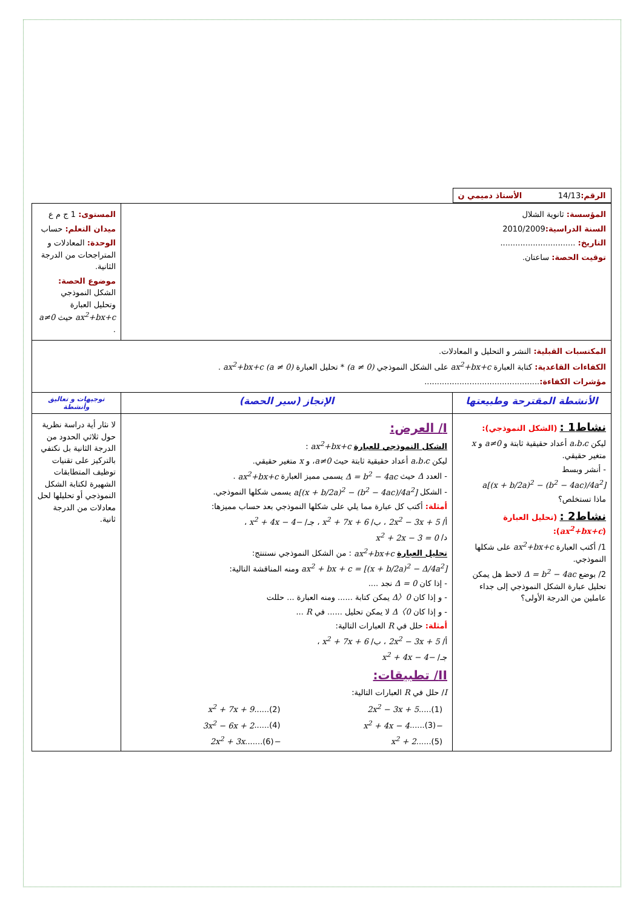| الرقم: 14/13 الأستاذ دميمي ن | | |
| المؤسسة: ثانوية الشلال السنة الدراسية: 2010/2009 التاريخ: .............................. توقيت الحصة: ساعتان. | | المستوى: 1 ج م ع ميدان التعلم: حساب الوحدة: المعادلات و المتراجحات من الدرجة الثانية. موضوع الحصة: الشكل النموذجي وتحليل العبارة ax<sup>2</sup>+bx+c حيث a≠0 . |
| المكتسبات القبلية: النشر و التحليل و المعادلات. الكفاءات القاعدية: كتابة العبارة ax<sup>2</sup>+bx+c على الشكل النموذجي (a ≠ 0) * تحليل العبارة ax<sup>2</sup>+bx+c (a ≠ 0) . مؤشرات الكفاءة: .............................................. | | |
| الأنشطة المقترحة وطبيعتها | الإنجاز (سير الحصة) | توجيهات و تعاليق وأنشطة |
| نشاط1 : (الشكل النموذجي): ليكن a،b،c أعداد حقيقية ثابتة و a≠0 و x متغير حقيقي. - أنشر وبسط a[(x + b/2a)<sup>2</sup> − (b<sup>2</sup> − 4ac)/4a<sup>2</sup>] ماذا تستخلص؟ نشاط2 : (تحليل العبارة ( ax<sup>2</sup>+bx+c ): 1/ أكتب العبارة ax<sup>2</sup>+bx+c على شكلها النموذجي. 2/ بوضع Δ = b<sup>2</sup> − 4ac لاحظ هل يمكن تحليل عبارة الشكل النموذجي إلى جداء عاملين من الدرجة الأولى؟ | I/ العرض: الشكل النموذجي للعبارة ax<sup>2</sup>+bx+c : ليكن a،b،c أعداد حقيقية ثابتة حيث a≠0 ، و x متغير حقيقي. - العدد Δ حيث Δ = b<sup>2</sup> − 4ac يسمى مميز العبارة ax<sup>2</sup>+bx+c . - الشكل a[(x + b/2a)<sup>2</sup> − (b<sup>2</sup> − 4ac)/4a<sup>2</sup>] يسمى شكلها النموذجي. أمثلة: أكتب كل عبارة مما يلي على شكلها النموذجي بعد حساب مميزها: أ/ 2x<sup>2</sup> − 3x + 5 ، ب/ x<sup>2</sup> + 7x + 6 ، جـ/ −x<sup>2</sup> + 4x − 4 ، د/ x<sup>2</sup> + 2x − 3 = 0 تحليل العبارة ax<sup>2</sup>+bx+c : من الشكل النموذجي نستنتج: ax<sup>2</sup> + bx + c = [(x + b/2a)<sup>2</sup> − Δ/4a<sup>2</sup>] ومنه المناقشة التالية: - إذا كان Δ = 0 نجد .... - و إذا كان Δ〉0 يمكن كتابة ...... ومنه العبارة ... حللت - و إذا كان Δ〈0 لا يمكن تحليل ...... في R ... أمثلة: حلل في R العبارات التالية: أ/ 2x<sup>2</sup> − 3x + 5 ، ب/ x<sup>2</sup> + 7x + 6 ، جـ/ −x<sup>2</sup> + 4x − 4 II/ تطبيقات: I / حلل في R العبارات التالية: / 2x<sup>2</sup> − 3x + 5 .....(1) / x<sup>2</sup> + 7x + 9 ......(2) / / −x<sup>2</sup> + 4x − 4 ......(3) / 3x<sup>2</sup> − 6x + 2 ......(4) / / x<sup>2</sup> + 2 ......(5) / −2x<sup>2</sup> + 3x .......(6) / | لا نثار أية دراسة نظرية حول ثلاثي الحدود من الدرجة الثانية بل نكتفي بالتركيز على تقنيات توظيف المتطابقات الشهيرة لكتابة الشكل النموذجي أو تحليلها لحل معادلات من الدرجة ثانية. |